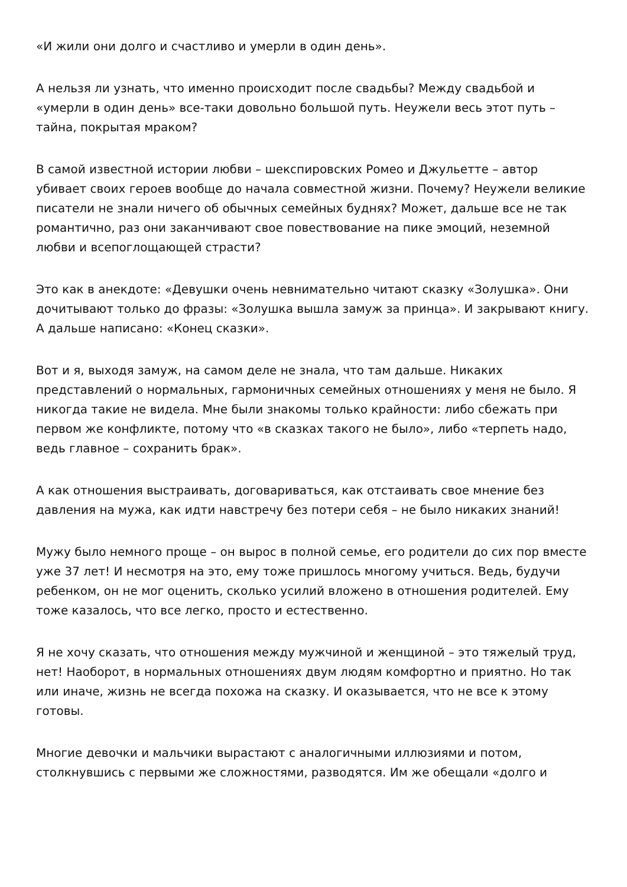«И жили они долго и счастливо и умерли в один день».
А нельзя ли узнать, что именно происходит после свадьбы? Между свадьбой и «умерли в один день» все-таки довольно большой путь. Неужели весь этот путь – тайна, покрытая мраком?
В самой известной истории любви – шекспировских Ромео и Джульетте – автор убивает своих героев вообще до начала совместной жизни. Почему? Неужели великие писатели не знали ничего об обычных семейных буднях? Может, дальше все не так романтично, раз они заканчивают свое повествование на пике эмоций, неземной любви и всепоглощающей страсти?
Это как в анекдоте: «Девушки очень невнимательно читают сказку «Золушка». Они дочитывают только до фразы: «Золушка вышла замуж за принца». И закрывают книгу. А дальше написано: «Конец сказки».
Вот и я, выходя замуж, на самом деле не знала, что там дальше. Никаких представлений о нормальных, гармоничных семейных отношениях у меня не было. Я никогда такие не видела. Мне были знакомы только крайности: либо сбежать при первом же конфликте, потому что «в сказках такого не было», либо «терпеть надо, ведь главное – сохранить брак».
А как отношения выстраивать, договариваться, как отстаивать свое мнение без давления на мужа, как идти навстречу без потери себя – не было никаких знаний!
Мужу было немного проще – он вырос в полной семье, его родители до сих пор вместе уже 37 лет! И несмотря на это, ему тоже пришлось многому учиться. Ведь, будучи ребенком, он не мог оценить, сколько усилий вложено в отношения родителей. Ему тоже казалось, что все легко, просто и естественно.
Я не хочу сказать, что отношения между мужчиной и женщиной – это тяжелый труд, нет! Наоборот, в нормальных отношениях двум людям комфортно и приятно. Но так или иначе, жизнь не всегда похожа на сказку. И оказывается, что не все к этому готовы.
Многие девочки и мальчики вырастают с аналогичными иллюзиями и потом, столкнувшись с первыми же сложностями, разводятся. Им же обещали «долго и